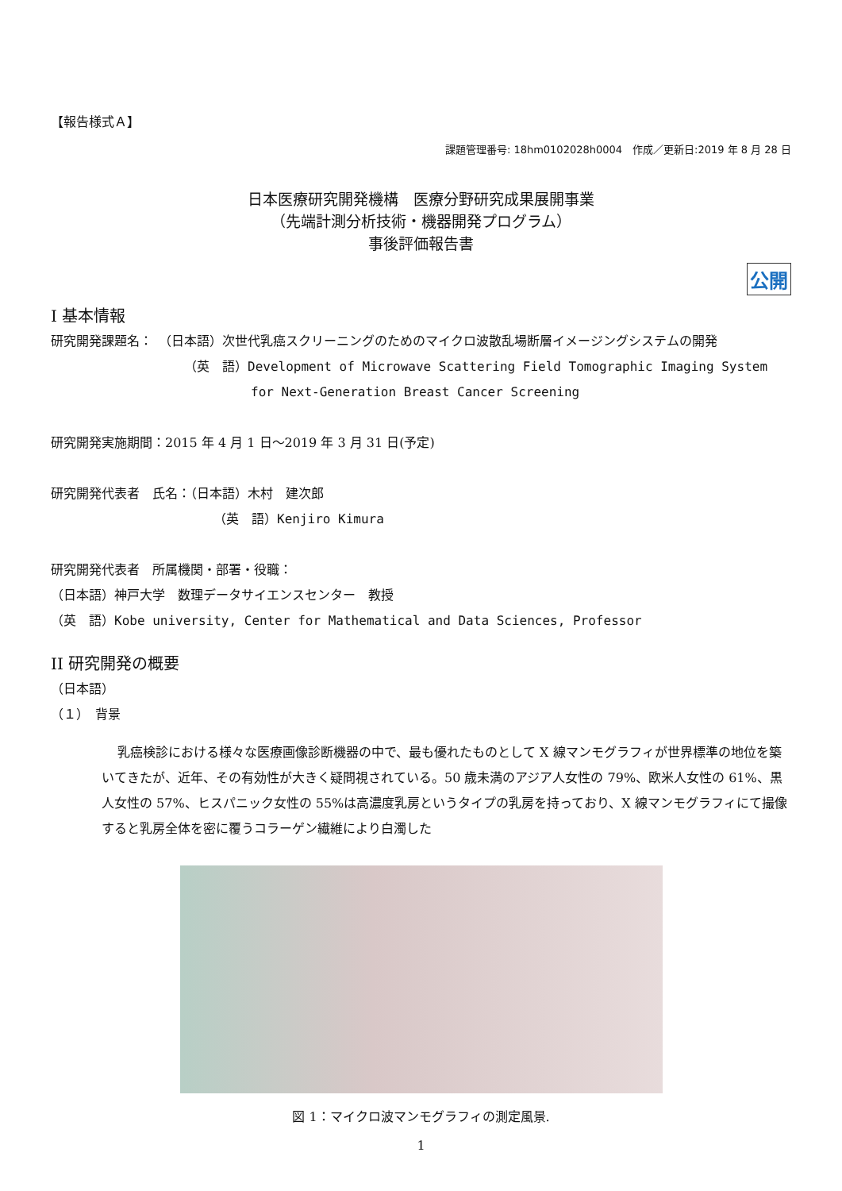【報告様式Ａ】
課題管理番号: 18hm0102028h0004　作成／更新日:2019 年 8 月 28 日
日本医療研究開発機構　医療分野研究成果展開事業
（先端計測分析技術・機器開発プログラム）
事後評価報告書
公開
I 基本情報
研究開発課題名：　（日本語）次世代乳癌スクリーニングのためのマイクロ波散乱場断層イメージングシステムの開発
（英　語）Development of Microwave Scattering Field Tomographic Imaging System
for Next-Generation Breast Cancer Screening
研究開発実施期間：2015 年 4 月 1 日～2019 年 3 月 31 日(予定)
研究開発代表者　氏名：（日本語）木村　建次郎
（英　語）Kenjiro Kimura
研究開発代表者　所属機関・部署・役職：
（日本語）神戸大学　数理データサイエンスセンター　教授
（英　語）Kobe university, Center for Mathematical and Data Sciences, Professor
II 研究開発の概要
（日本語）
（１）　背景
乳癌検診における様々な医療画像診断機器の中で、最も優れたものとして X 線マンモグラフィが世界標準の地位を築いてきたが、近年、その有効性が大きく疑問視されている。50 歳未満のアジア人女性の 79%、欧米人女性の 61%、黒人女性の 57%、ヒスパニック女性の 55%は高濃度乳房というタイプの乳房を持っており、X 線マンモグラフィにて撮像すると乳房全体を密に覆うコラーゲン繊維により白濁した
図 1：マイクロ波マンモグラフィの測定風景.
1